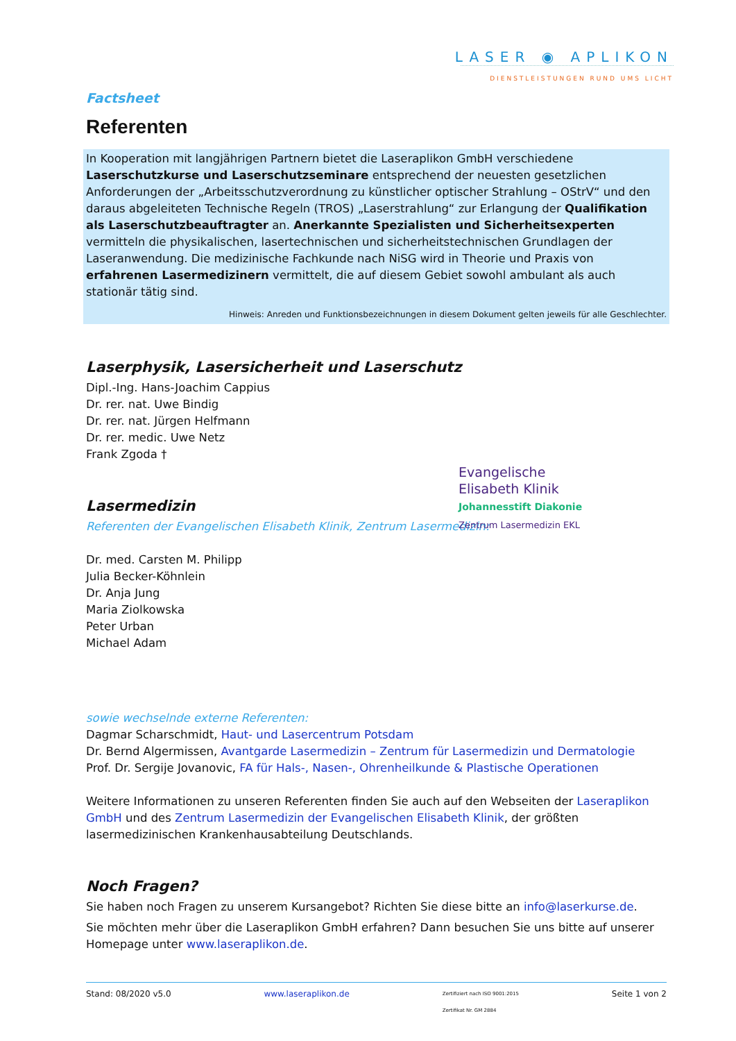LASER ◉ APLIKON
DIENSTLEISTUNGEN RUND UMS LICHT
Factsheet
Referenten
In Kooperation mit langjährigen Partnern bietet die Laseraplikon GmbH verschiedene Laserschutzkurse und Laserschutzseminare entsprechend der neuesten gesetzlichen Anforderungen der „Arbeitsschutzverordnung zu künstlicher optischer Strahlung – OStrV“ und den daraus abgeleiteten Technische Regeln (TROS) „Laserstrahlung“ zur Erlangung der Qualifikation als Laserschutzbeauftragter an. Anerkannte Spezialisten und Sicherheitsexperten vermitteln die physikalischen, lasertechnischen und sicherheitstechnischen Grundlagen der Laseranwendung. Die medizinische Fachkunde nach NiSG wird in Theorie und Praxis von erfahrenen Lasermedizinern vermittelt, die auf diesem Gebiet sowohl ambulant als auch stationär tätig sind.
Hinweis: Anreden und Funktionsbezeichnungen in diesem Dokument gelten jeweils für alle Geschlechter.
Laserphysik, Lasersicherheit und Laserschutz
Dipl.-Ing. Hans-Joachim Cappius
Dr. rer. nat. Uwe Bindig
Dr. rer. nat. Jürgen Helfmann
Dr. rer. medic. Uwe Netz
Frank Zgoda †
Lasermedizin
Referenten der Evangelischen Elisabeth Klinik, Zentrum Lasermedizin:
Dr. med. Carsten M. Philipp
Julia Becker-Köhnlein
Dr. Anja Jung
Maria Ziolkowska
Peter Urban
Michael Adam
Evangelische
Elisabeth Klinik
Johannesstift Diakonie
Zentrum Lasermedizin EKL
sowie wechselnde externe Referenten:
Dagmar Scharschmidt, Haut- und Lasercentrum Potsdam
Dr. Bernd Algermissen, Avantgarde Lasermedizin – Zentrum für Lasermedizin und Dermatologie
Prof. Dr. Sergije Jovanovic, FA für Hals-, Nasen-, Ohrenheilkunde & Plastische Operationen
Weitere Informationen zu unseren Referenten finden Sie auch auf den Webseiten der Laseraplikon GmbH und des Zentrum Lasermedizin der Evangelischen Elisabeth Klinik, der größten lasermedizinischen Krankenhausabteilung Deutschlands.
Noch Fragen?
Sie haben noch Fragen zu unserem Kursangebot? Richten Sie diese bitte an info@laserkurse.de.
Sie möchten mehr über die Laseraplikon GmbH erfahren? Dann besuchen Sie uns bitte auf unserer Homepage unter www.laseraplikon.de.
Stand: 08/2020 v5.0 www.laseraplikon.de Zertifiziert nach ISO 9001:2015
Zertifikat Nr. GM 2884 Seite 1 von 2